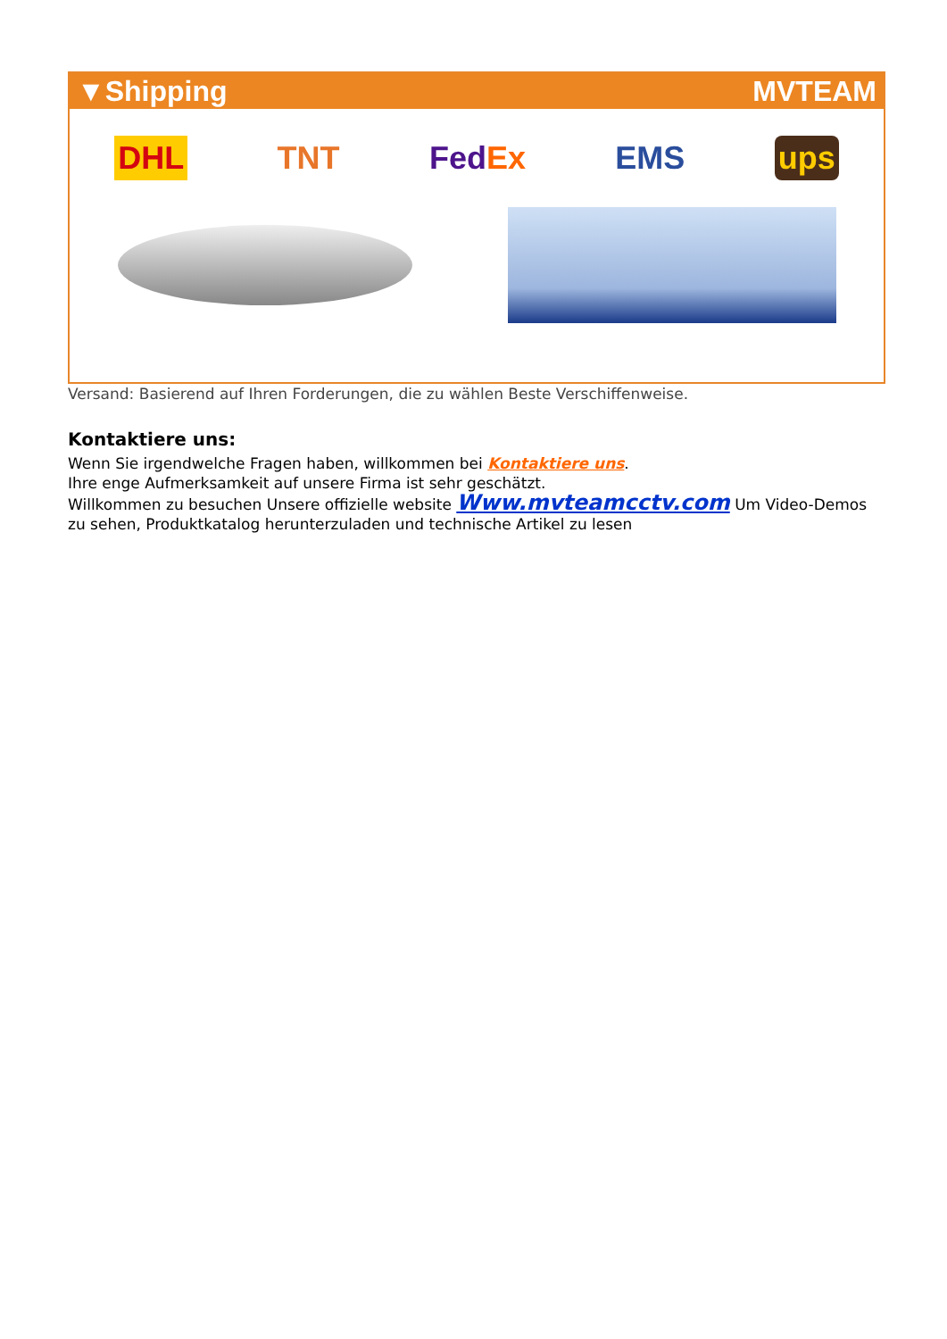▼Shipping MVTEAM
DHL TNT FedEx EMS ups
Versand: Basierend auf Ihren Forderungen, die zu wählen Beste Verschiffenweise.
Kontaktiere uns:
Wenn Sie irgendwelche Fragen haben, willkommen bei Kontaktiere uns.
Ihre enge Aufmerksamkeit auf unsere Firma ist sehr geschätzt.
Willkommen zu besuchen Unsere offizielle website Www.mvteamcctv.com Um Video-Demos zu sehen, Produktkatalog herunterzuladen und technische Artikel zu lesen